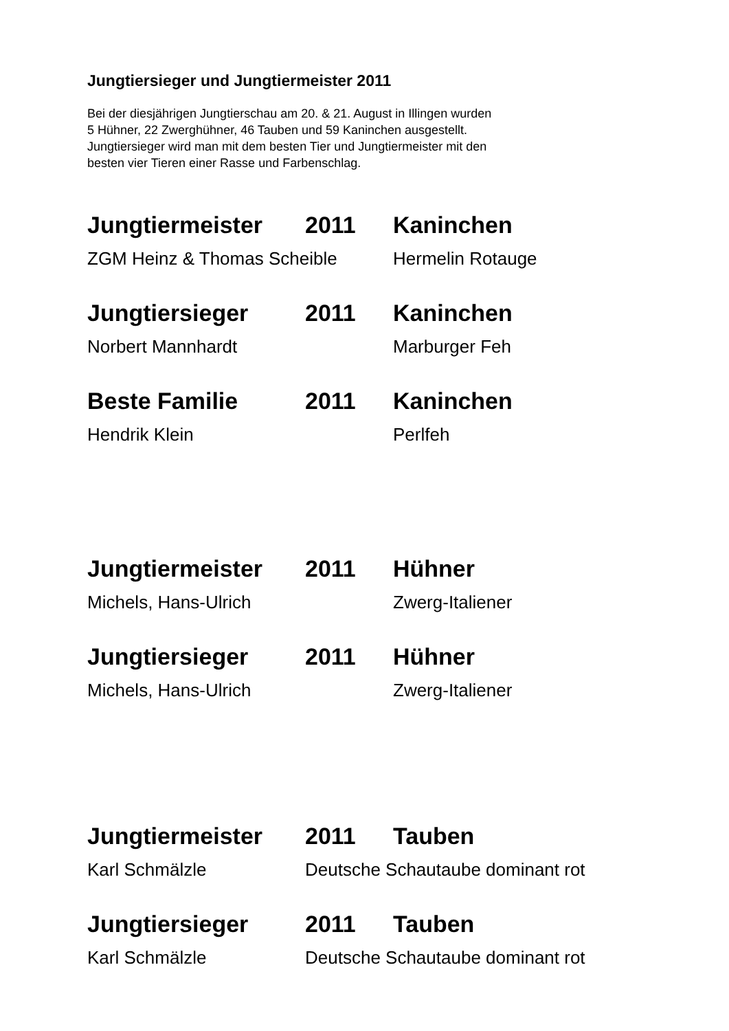Jungtiersieger und Jungtiermeister 2011
Bei der diesjährigen Jungtierschau am 20. & 21. August in Illingen wurden
5 Hühner, 22 Zwerghühner, 46 Tauben und 59 Kaninchen ausgestellt.
Jungtiersieger wird man mit dem besten Tier und Jungtiermeister mit den
besten vier Tieren einer Rasse und Farbenschlag.
Jungtiermeister 2011 Kaninchen
ZGM Heinz & Thomas Scheible Hermelin Rotauge
Jungtiersieger 2011 Kaninchen
Norbert Mannhardt Marburger Feh
Beste Familie 2011 Kaninchen
Hendrik Klein Perlfeh
Jungtiermeister 2011 Hühner
Michels, Hans-Ulrich Zwerg-Italiener
Jungtiersieger 2011 Hühner
Michels, Hans-Ulrich Zwerg-Italiener
Jungtiermeister 2011 Tauben
Karl Schmälzle Deutsche Schautaube dominant rot
Jungtiersieger 2011 Tauben
Karl Schmälzle Deutsche Schautaube dominant rot